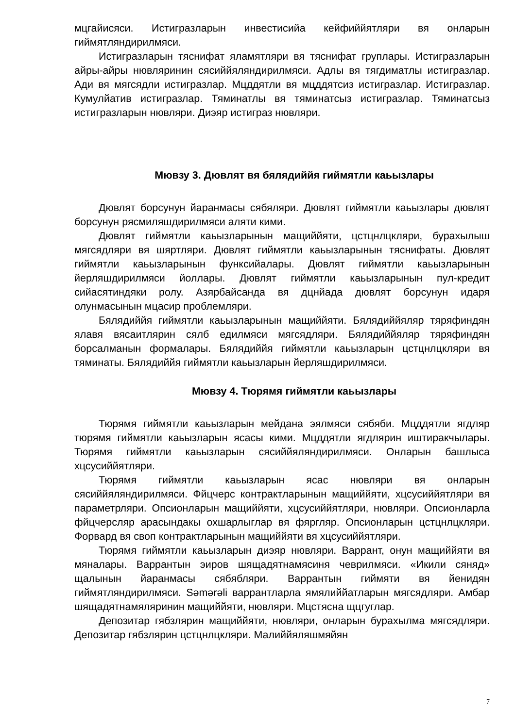мцгайисяси. Истигразларын инвестисийа кейфиййятляри вя онларын гиймятляндирилмяси.
Истигразларын тяснифат яламятляри вя тяснифат груплары. Истигразларын айры-айры нювляринин сясиййяляндирилмяси. Адлы вя тягдиматлы истигразлар. Ади вя мягсядли истигразлар. Мцддятли вя мцддятсиз истигразлар. Истигразлар. Кумулйатив истигразлар. Тяминатлы вя тяминатсыз истигразлар. Тяминатсыз истигразларын нювляри. Диэяр истиграз нювляри.
Мювзу 3. Дювлят вя бялядиййя гиймятли каьызлары
Дювлят борсунун йаранмасы сябяляри. Дювлят гиймятли каьызлары дювлят борсунун рясмиляшдирилмяси аляти кими.
Дювлят гиймятли каьызларынын мащиййяти, цстцнлцкляри, бурахылыш мягсядляри вя шяртляри. Дювлят гиймятли каьызларынын тяснифаты. Дювлят гиймятли каьызларынын функсийалары. Дювлят гиймятли каьызларынын йерляшдирилмяси йоллары. Дювлят гиймятли каьызларынын пул-кредит сийасятиндяки ролу. Азярбайсанда вя дцнйада дювлят борсунун идаря олунмасынын мцасир проблемляри.
Бялядиййя гиймятли каьызларынын мащиййяти. Бялядиййяляр тяряфиндян ялавя вясаитлярин сялб едилмяси мягсядляри. Бялядиййяляр тяряфиндян борсалманын формалары. Бялядиййя гиймятли каьызларын цстцнлцкляри вя тяминаты. Бялядиййя гиймятли каьызларын йерляшдирилмяси.
Мювзу 4. Тюрямя гиймятли каьызлары
Тюрямя гиймятли каьызларын мейдана эялмяси сябяби. Мцддятли ягдляр тюрямя гиймятли каьызларын ясасы кими. Мцддятли ягдлярин иштиракчылары. Тюрямя гиймятли каьызларын сясиййяляндирилмяси. Онларын башлыса хцсусиййятляри.
Тюрямя гиймятли каьызларын ясас нювляри вя онларын сясиййяляндирилмяси. Фйцчерс контрактларынын мащиййяти, хцсусиййятляри вя параметрляри. Опсионларын мащиййяти, хцсусиййятляри, нювляри. Опсионларла фйцчерсляр арасындакы охшарлыглар вя фяргляр. Опсионларын цстцнлцкляри. Форвард вя своп контрактларынын мащиййяти вя хцсусиййятляри.
Тюрямя гиймятли каьызларын диэяр нювляри. Варрант, онун мащиййяти вя мяналары. Варрантын эиров шящадятнамясиня чеврилмяси. «Икили сяняд» щалынын йаранмасы сябябляри. Варрантын гиймяти вя йенидян гиймятляндирилмяси. Səmərəli варрантларла ямялиййатларын мягсядляри. Амбар шящадятнамяляринин мащиййяти, нювляри. Мцстясна щцгуглар.
Депозитар гябзлярин мащиййяти, нювляри, онларын бурахылма мягсядляри. Депозитар гябзлярин цстцнлцкляри. Малиййяляшмяйян
7